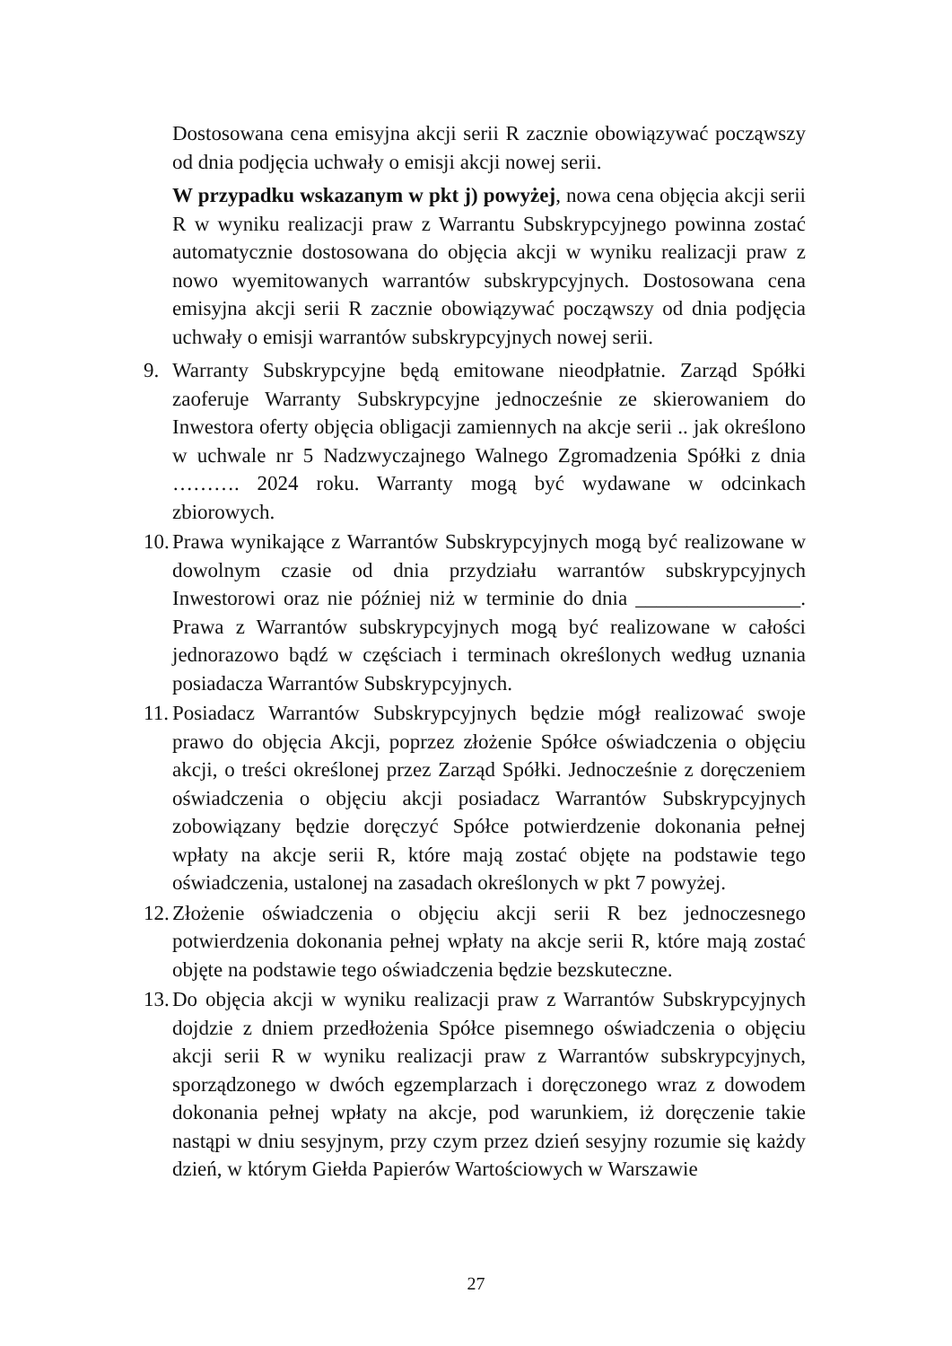Dostosowana cena emisyjna akcji serii R zacznie obowiązywać począwszy od dnia podjęcia uchwały o emisji akcji nowej serii.
W przypadku wskazanym w pkt j) powyżej, nowa cena objęcia akcji serii R w wyniku realizacji praw z Warrantu Subskrypcyjnego powinna zostać automatycznie dostosowana do objęcia akcji w wyniku realizacji praw z nowo wyemitowanych warrantów subskrypcyjnych. Dostosowana cena emisyjna akcji serii R zacznie obowiązywać począwszy od dnia podjęcia uchwały o emisji warrantów subskrypcyjnych nowej serii.
9. Warranty Subskrypcyjne będą emitowane nieodpłatnie. Zarząd Spółki zaoferuje Warranty Subskrypcyjne jednocześnie ze skierowaniem do Inwestora oferty objęcia obligacji zamiennych na akcje serii .. jak określono w uchwale nr 5 Nadzwyczajnego Walnego Zgromadzenia Spółki z dnia ………. 2024 roku. Warranty mogą być wydawane w odcinkach zbiorowych.
10.
Prawa wynikające z Warrantów Subskrypcyjnych mogą być realizowane w dowolnym czasie od dnia przydziału warrantów subskrypcyjnych Inwestorowi oraz nie później niż w terminie do dnia ________________. Prawa z Warrantów subskrypcyjnych mogą być realizowane w całości jednorazowo bądź w częściach i terminach określonych według uznania posiadacza Warrantów Subskrypcyjnych.
11.
Posiadacz Warrantów Subskrypcyjnych będzie mógł realizować swoje prawo do objęcia Akcji, poprzez złożenie Spółce oświadczenia o objęciu akcji, o treści określonej przez Zarząd Spółki. Jednocześnie z doręczeniem oświadczenia o objęciu akcji posiadacz Warrantów Subskrypcyjnych zobowiązany będzie doręczyć Spółce potwierdzenie dokonania pełnej wpłaty na akcje serii R, które mają zostać objęte na podstawie tego oświadczenia, ustalonej na zasadach określonych w pkt 7 powyżej.
12.
Złożenie oświadczenia o objęciu akcji serii R bez jednoczesnego potwierdzenia dokonania pełnej wpłaty na akcje serii R, które mają zostać objęte na podstawie tego oświadczenia będzie bezskuteczne.
13.
Do objęcia akcji w wyniku realizacji praw z Warrantów Subskrypcyjnych dojdzie z dniem przedłożenia Spółce pisemnego oświadczenia o objęciu akcji serii R w wyniku realizacji praw z Warrantów subskrypcyjnych, sporządzonego w dwóch egzemplarzach i doręczonego wraz z dowodem dokonania pełnej wpłaty na akcje, pod warunkiem, iż doręczenie takie nastąpi w dniu sesyjnym, przy czym przez dzień sesyjny rozumie się każdy dzień, w którym Giełda Papierów Wartościowych w Warszawie
27